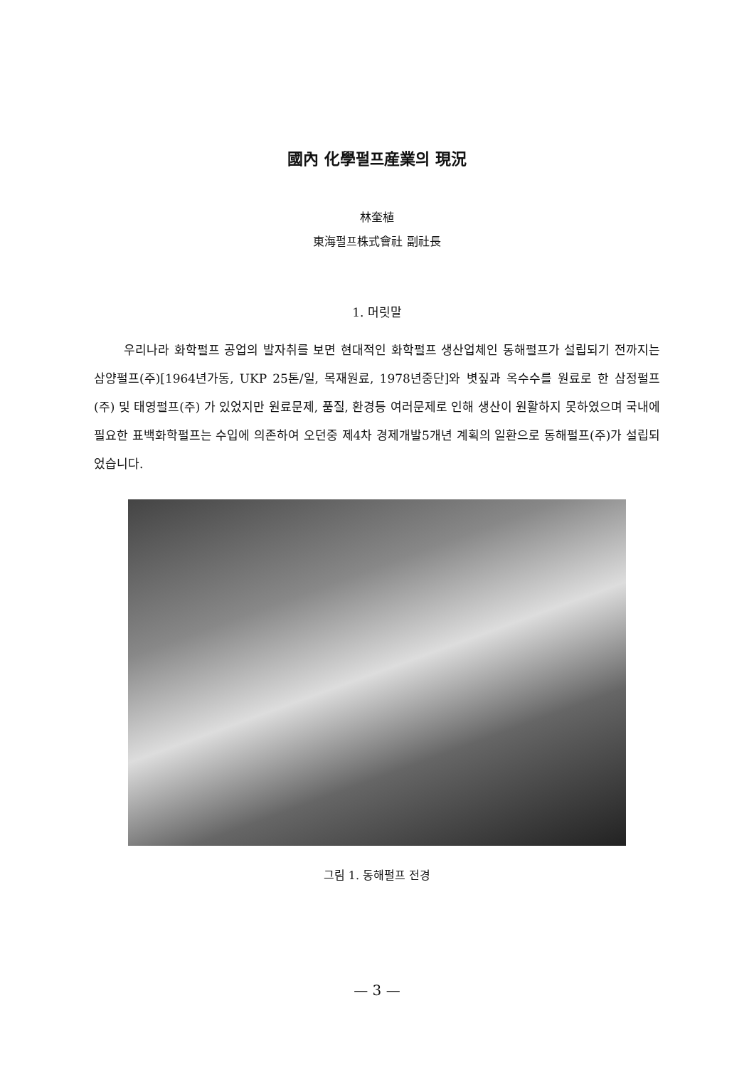國內 化學펄프産業의 現況
林奎植
東海펄프株式會社 副社長
1. 머릿말
우리나라 화학펄프 공업의 발자취를 보면 현대적인 화학펄프 생산업체인 동해펄프가 설립되기 전까지는 삼양펄프(주)[1964년가동, UKP 25톤/일, 목재원료, 1978년중단]와 볏짚과 옥수수를 원료로 한 삼정펄프(주) 및 태영펄프(주) 가 있었지만 원료문제, 품질, 환경등 여러문제로 인해 생산이 원활하지 못하였으며 국내에 필요한 표백화학펄프는 수입에 의존하여 오던중 제4차 경제개발5개년 계획의 일환으로 동해펄프(주)가 설립되었습니다.
그림 1. 동해펄프 전경
— 3 —